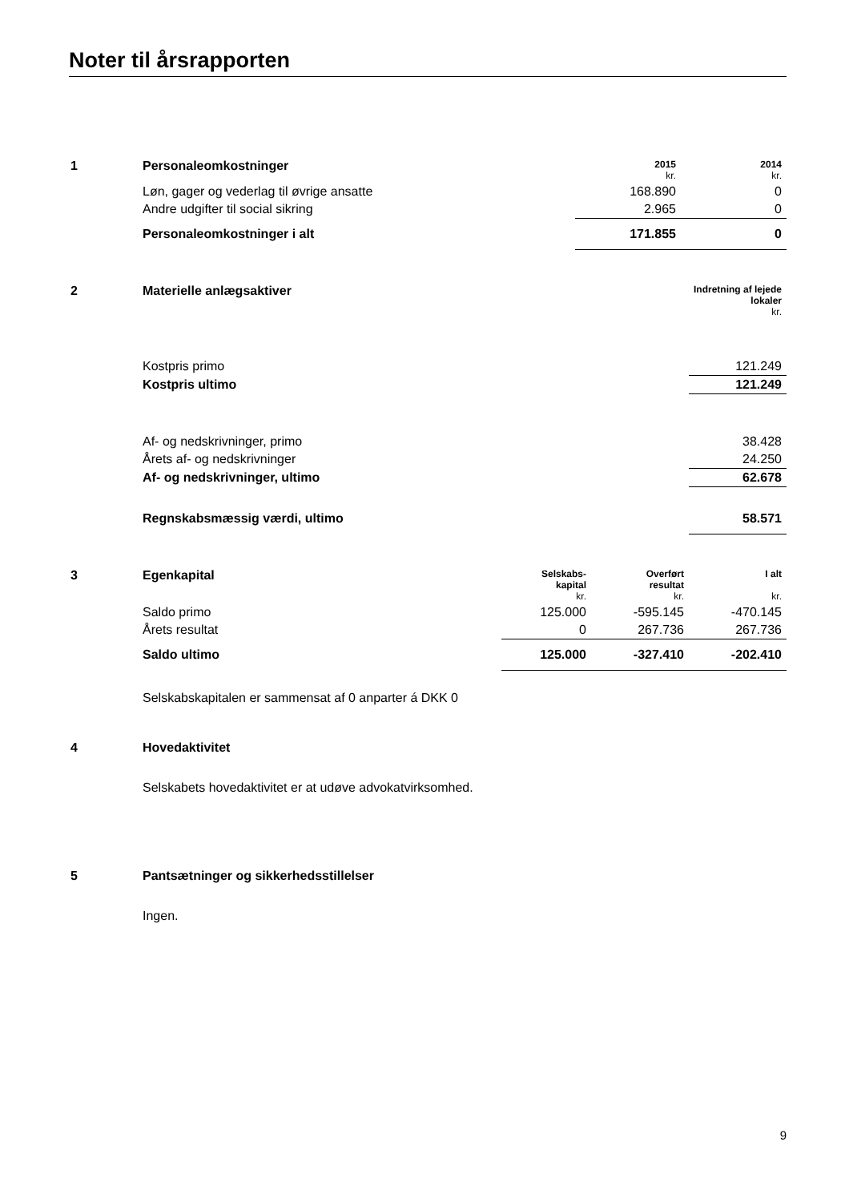Noter til årsrapporten
| 1 | Personaleomkostninger | 2015 kr. | 2014 kr. |
| | Løn, gager og vederlag til øvrige ansatte | 168.890 | 0 |
| | Andre udgifter til social sikring | 2.965 | 0 |
| | Personaleomkostninger i alt | 171.855 | 0 |
| 2 | Materielle anlægsaktiver | Indretning af lejede lokaler kr. |
| | Kostpris primo | 121.249 |
| | Kostpris ultimo | 121.249 |
| | Af- og nedskrivninger, primo | 38.428 |
| | Årets af- og nedskrivninger | 24.250 |
| | Af- og nedskrivninger, ultimo | 62.678 |
| | Regnskabsmæssig værdi, ultimo | 58.571 |
| 3 | Egenkapital | Selskabs- kapital kr. | Overført resultat kr. | I alt kr. |
| | Saldo primo | 125.000 | -595.145 | -470.145 |
| | Årets resultat | 0 | 267.736 | 267.736 |
| | Saldo ultimo | 125.000 | -327.410 | -202.410 |
| | Selskabskapitalen er sammensat af 0 anparter á DKK 0 | | | |
| 4 | Hovedaktivitet |
| | Selskabets hovedaktivitet er at udøve advokatvirksomhed. |
| 5 | Pantsætninger og sikkerhedsstillelser |
| | Ingen. |
9